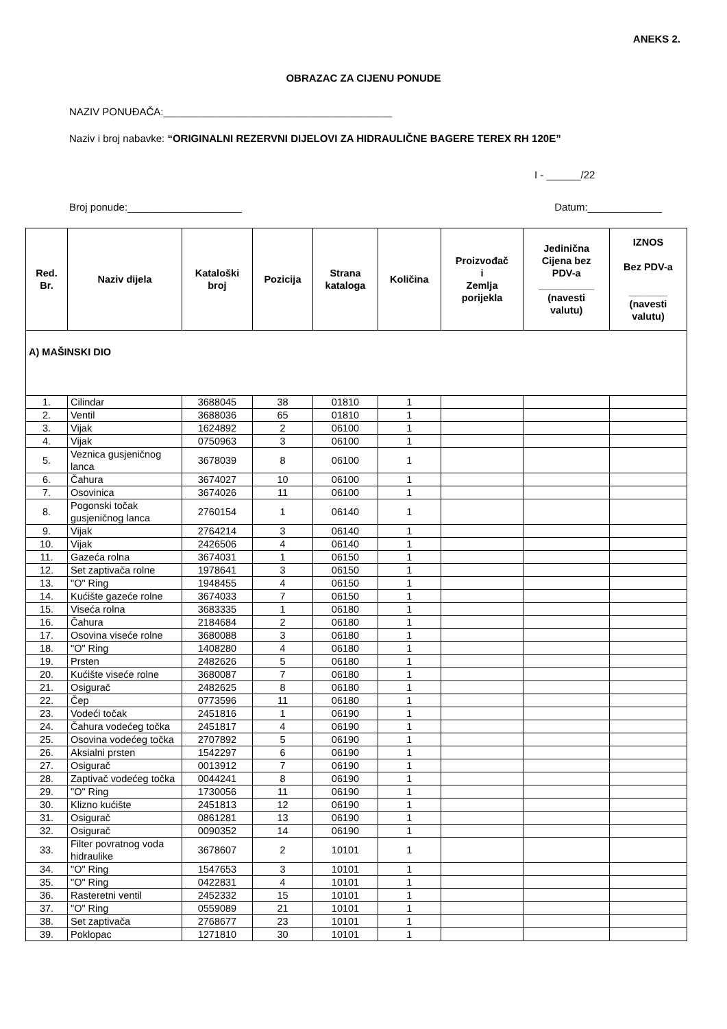ANEKS 2.
OBRAZAC ZA CIJENU PONUDE
NAZIV PONUĐAČA:________________________________________
Naziv i broj nabavke: “ORIGINALNI REZERVNI DIJELOVI ZA HIDRAULIČNE BAGERE TEREX RH 120E”
I - ______/22
Broj ponude:____________________ Datum:_____________
| Red. Br. | Naziv dijela | Kataloški broj | Pozicija | Strana kataloga | Količina | Proizvođač i Zemlja porijekla | Jedinična Cijena bez PDV-a __________ (navesti valutu) | IZNOS Bez PDV-a _______ (navesti valutu) |
| --- | --- | --- | --- | --- | --- | --- | --- | --- |
| A) MAŠINSKI DIO | | | | | | | | |
| 1. | Cilindar | 3688045 | 38 | 01810 | 1 | | | |
| 2. | Ventil | 3688036 | 65 | 01810 | 1 | | | |
| 3. | Vijak | 1624892 | 2 | 06100 | 1 | | | |
| 4. | Vijak | 0750963 | 3 | 06100 | 1 | | | |
| 5. | Veznica gusjeničnog lanca | 3678039 | 8 | 06100 | 1 | | | |
| 6. | Čahura | 3674027 | 10 | 06100 | 1 | | | |
| 7. | Osovinica | 3674026 | 11 | 06100 | 1 | | | |
| 8. | Pogonski točak gusjeničnog lanca | 2760154 | 1 | 06140 | 1 | | | |
| 9. | Vijak | 2764214 | 3 | 06140 | 1 | | | |
| 10. | Vijak | 2426506 | 4 | 06140 | 1 | | | |
| 11. | Gazeća rolna | 3674031 | 1 | 06150 | 1 | | | |
| 12. | Set zaptivača rolne | 1978641 | 3 | 06150 | 1 | | | |
| 13. | "O" Ring | 1948455 | 4 | 06150 | 1 | | | |
| 14. | Kućište gazeće rolne | 3674033 | 7 | 06150 | 1 | | | |
| 15. | Viseća rolna | 3683335 | 1 | 06180 | 1 | | | |
| 16. | Čahura | 2184684 | 2 | 06180 | 1 | | | |
| 17. | Osovina viseće rolne | 3680088 | 3 | 06180 | 1 | | | |
| 18. | "O" Ring | 1408280 | 4 | 06180 | 1 | | | |
| 19. | Prsten | 2482626 | 5 | 06180 | 1 | | | |
| 20. | Kućište viseće rolne | 3680087 | 7 | 06180 | 1 | | | |
| 21. | Osigurač | 2482625 | 8 | 06180 | 1 | | | |
| 22. | Čep | 0773596 | 11 | 06180 | 1 | | | |
| 23. | Vodeći točak | 2451816 | 1 | 06190 | 1 | | | |
| 24. | Čahura vodećeg točka | 2451817 | 4 | 06190 | 1 | | | |
| 25. | Osovina vodećeg točka | 2707892 | 5 | 06190 | 1 | | | |
| 26. | Aksialni prsten | 1542297 | 6 | 06190 | 1 | | | |
| 27. | Osigurač | 0013912 | 7 | 06190 | 1 | | | |
| 28. | Zaptivač vodećeg točka | 0044241 | 8 | 06190 | 1 | | | |
| 29. | "O" Ring | 1730056 | 11 | 06190 | 1 | | | |
| 30. | Klizno kućište | 2451813 | 12 | 06190 | 1 | | | |
| 31. | Osigurač | 0861281 | 13 | 06190 | 1 | | | |
| 32. | Osigurač | 0090352 | 14 | 06190 | 1 | | | |
| 33. | Filter povratnog voda hidraulike | 3678607 | 2 | 10101 | 1 | | | |
| 34. | "O" Ring | 1547653 | 3 | 10101 | 1 | | | |
| 35. | "O" Ring | 0422831 | 4 | 10101 | 1 | | | |
| 36. | Rasteretni ventil | 2452332 | 15 | 10101 | 1 | | | |
| 37. | "O" Ring | 0559089 | 21 | 10101 | 1 | | | |
| 38. | Set zaptivača | 2768677 | 23 | 10101 | 1 | | | |
| 39. | Poklopac | 1271810 | 30 | 10101 | 1 | | | |